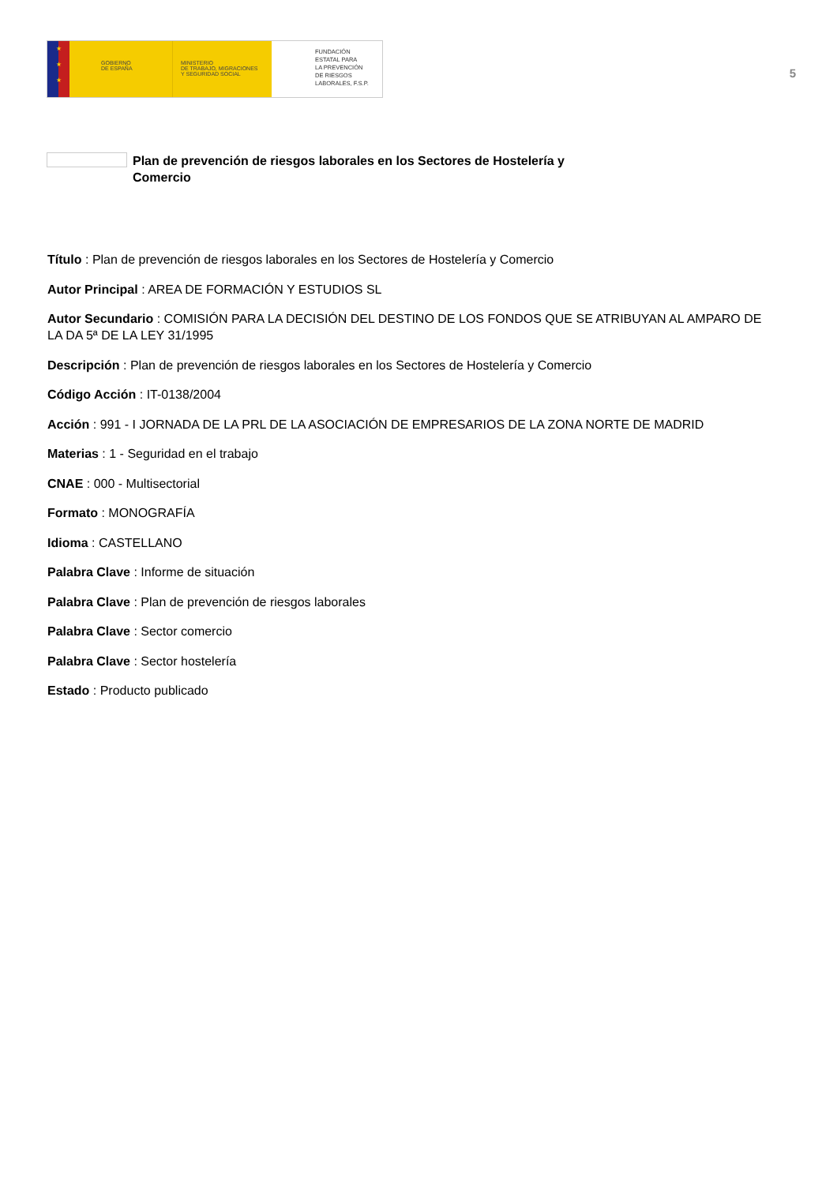★
★
★
GOBIERNO
DE ESPAÑA
MINISTERIO
DE TRABAJO, MIGRACIONES
Y SEGURIDAD SOCIAL
FUNDACIÓN
ESTATAL PARA
LA PREVENCIÓN
DE RIESGOS
LABORALES, F.S.P.
5
Plan de prevención de riesgos laborales en los Sectores de Hostelería y Comercio
Título : Plan de prevención de riesgos laborales en los Sectores de Hostelería y Comercio
Autor Principal : AREA DE FORMACIÓN Y ESTUDIOS SL
Autor Secundario : COMISIÓN PARA LA DECISIÓN DEL DESTINO DE LOS FONDOS QUE SE ATRIBUYAN AL AMPARO DE LA DA 5ª DE LA LEY 31/1995
Descripción : Plan de prevención de riesgos laborales en los Sectores de Hostelería y Comercio
Código Acción : IT-0138/2004
Acción : 991 - I JORNADA DE LA PRL DE LA ASOCIACIÓN DE EMPRESARIOS DE LA ZONA NORTE DE MADRID
Materias : 1 - Seguridad en el trabajo
CNAE : 000 - Multisectorial
Formato : MONOGRAFÍA
Idioma : CASTELLANO
Palabra Clave : Informe de situación
Palabra Clave : Plan de prevención de riesgos laborales
Palabra Clave : Sector comercio
Palabra Clave : Sector hostelería
Estado : Producto publicado